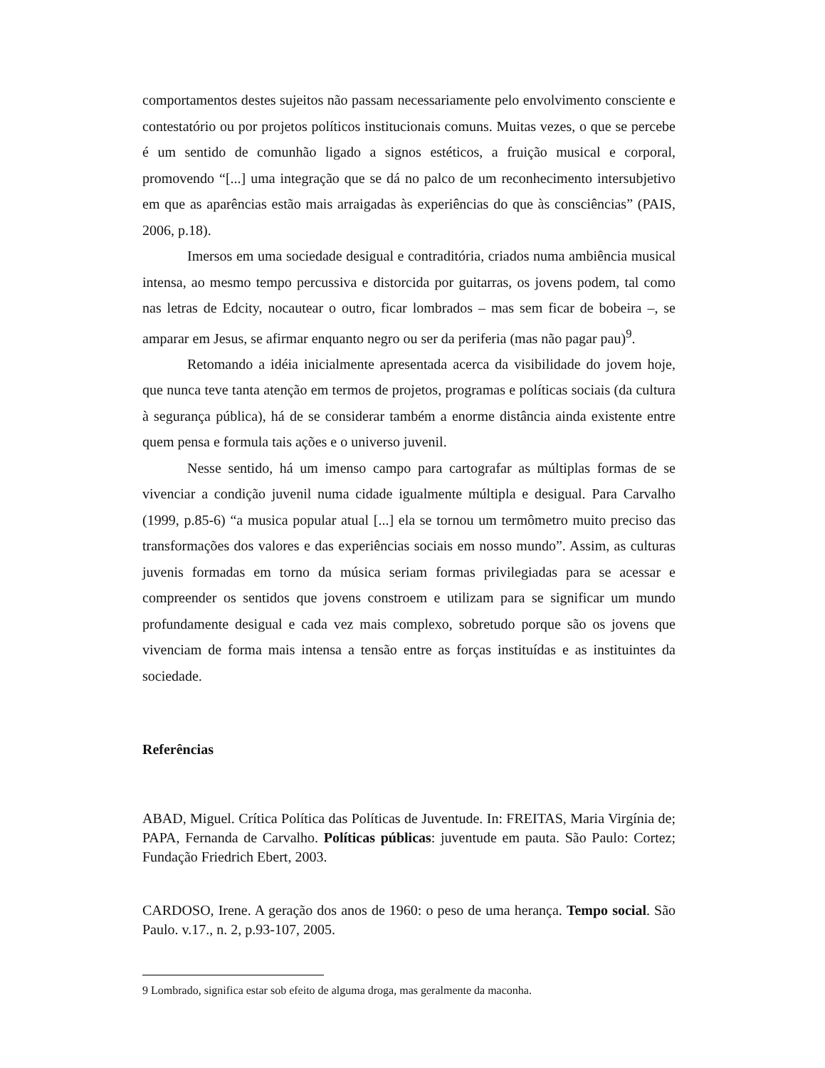comportamentos destes sujeitos não passam necessariamente pelo envolvimento consciente e contestatório ou por projetos políticos institucionais comuns. Muitas vezes, o que se percebe é um sentido de comunhão ligado a signos estéticos, a fruição musical e corporal, promovendo “[...] uma integração que se dá no palco de um reconhecimento intersubjetivo em que as aparências estão mais arraigadas às experiências do que às consciências” (PAIS, 2006, p.18).
Imersos em uma sociedade desigual e contraditória, criados numa ambiência musical intensa, ao mesmo tempo percussiva e distorcida por guitarras, os jovens podem, tal como nas letras de Edcity, nocautear o outro, ficar lombrados – mas sem ficar de bobeira –, se amparar em Jesus, se afirmar enquanto negro ou ser da periferia (mas não pagar pau)<sup>9</sup>.
Retomando a idéia inicialmente apresentada acerca da visibilidade do jovem hoje, que nunca teve tanta atenção em termos de projetos, programas e políticas sociais (da cultura à segurança pública), há de se considerar também a enorme distância ainda existente entre quem pensa e formula tais ações e o universo juvenil.
Nesse sentido, há um imenso campo para cartografar as múltiplas formas de se vivenciar a condição juvenil numa cidade igualmente múltipla e desigual. Para Carvalho (1999, p.85-6) “a musica popular atual [...] ela se tornou um termômetro muito preciso das transformações dos valores e das experiências sociais em nosso mundo”. Assim, as culturas juvenis formadas em torno da música seriam formas privilegiadas para se acessar e compreender os sentidos que jovens constroem e utilizam para se significar um mundo profundamente desigual e cada vez mais complexo, sobretudo porque são os jovens que vivenciam de forma mais intensa a tensão entre as forças instituídas e as instituintes da sociedade.
Referências
ABAD, Miguel. Crítica Política das Políticas de Juventude. In: FREITAS, Maria Virgínia de; PAPA, Fernanda de Carvalho. Políticas públicas: juventude em pauta. São Paulo: Cortez; Fundação Friedrich Ebert, 2003.
CARDOSO, Irene. A geração dos anos de 1960: o peso de uma herança. Tempo social. São Paulo. v.17., n. 2, p.93-107, 2005.
9 Lombrado, significa estar sob efeito de alguma droga, mas geralmente da maconha.